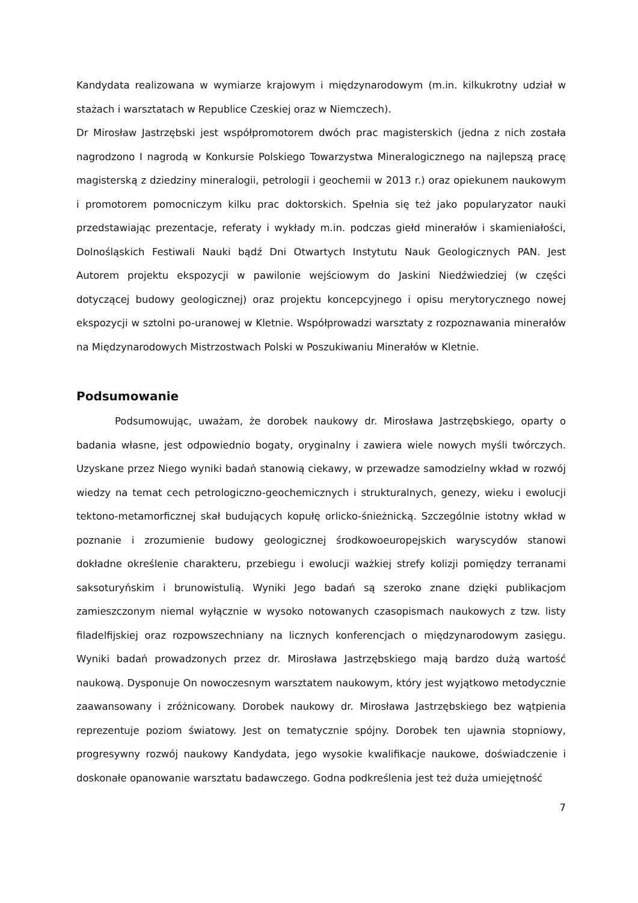Kandydata realizowana w wymiarze krajowym i międzynarodowym (m.in. kilkukrotny udział w stażach i warsztatach w Republice Czeskiej oraz w Niemczech).
Dr Mirosław Jastrzębski jest współpromotorem dwóch prac magisterskich (jedna z nich została nagrodzono I nagrodą w Konkursie Polskiego Towarzystwa Mineralogicznego na najlepszą pracę magisterską z dziedziny mineralogii, petrologii i geochemii w 2013 r.) oraz opiekunem naukowym i promotorem pomocniczym kilku prac doktorskich. Spełnia się też jako popularyzator nauki przedstawiając prezentacje, referaty i wykłady m.in. podczas giełd minerałów i skamieniałości, Dolnośląskich Festiwali Nauki bądź Dni Otwartych Instytutu Nauk Geologicznych PAN. Jest Autorem projektu ekspozycji w pawilonie wejściowym do Jaskini Niedźwiedziej (w części dotyczącej budowy geologicznej) oraz projektu koncepcyjnego i opisu merytorycznego nowej ekspozycji w sztolni po-uranowej w Kletnie. Współprowadzi warsztaty z rozpoznawania minerałów na Międzynarodowych Mistrzostwach Polski w Poszukiwaniu Minerałów w Kletnie.
Podsumowanie
Podsumowując, uważam, że dorobek naukowy dr. Mirosława Jastrzębskiego, oparty o badania własne, jest odpowiednio bogaty, oryginalny i zawiera wiele nowych myśli twórczych. Uzyskane przez Niego wyniki badań stanowią ciekawy, w przewadze samodzielny wkład w rozwój wiedzy na temat cech petrologiczno-geochemicznych i strukturalnych, genezy, wieku i ewolucji tektono-metamorficznej skał budujących kopułę orlicko-śnieżnicką. Szczególnie istotny wkład w poznanie i zrozumienie budowy geologicznej środkowoeuropejskich waryscydów stanowi dokładne określenie charakteru, przebiegu i ewolucji ważkiej strefy kolizji pomiędzy terranami saksoturyńskim i brunowistulią. Wyniki Jego badań są szeroko znane dzięki publikacjom zamieszczonym niemal wyłącznie w wysoko notowanych czasopismach naukowych z tzw. listy filadelfijskiej oraz rozpowszechniany na licznych konferencjach o międzynarodowym zasięgu. Wyniki badań prowadzonych przez dr. Mirosława Jastrzębskiego mają bardzo dużą wartość naukową. Dysponuje On nowoczesnym warsztatem naukowym, który jest wyjątkowo metodycznie zaawansowany i zróżnicowany. Dorobek naukowy dr. Mirosława Jastrzębskiego bez wątpienia reprezentuje poziom światowy. Jest on tematycznie spójny. Dorobek ten ujawnia stopniowy, progresywny rozwój naukowy Kandydata, jego wysokie kwalifikacje naukowe, doświadczenie i doskonałe opanowanie warsztatu badawczego. Godna podkreślenia jest też duża umiejętność
7